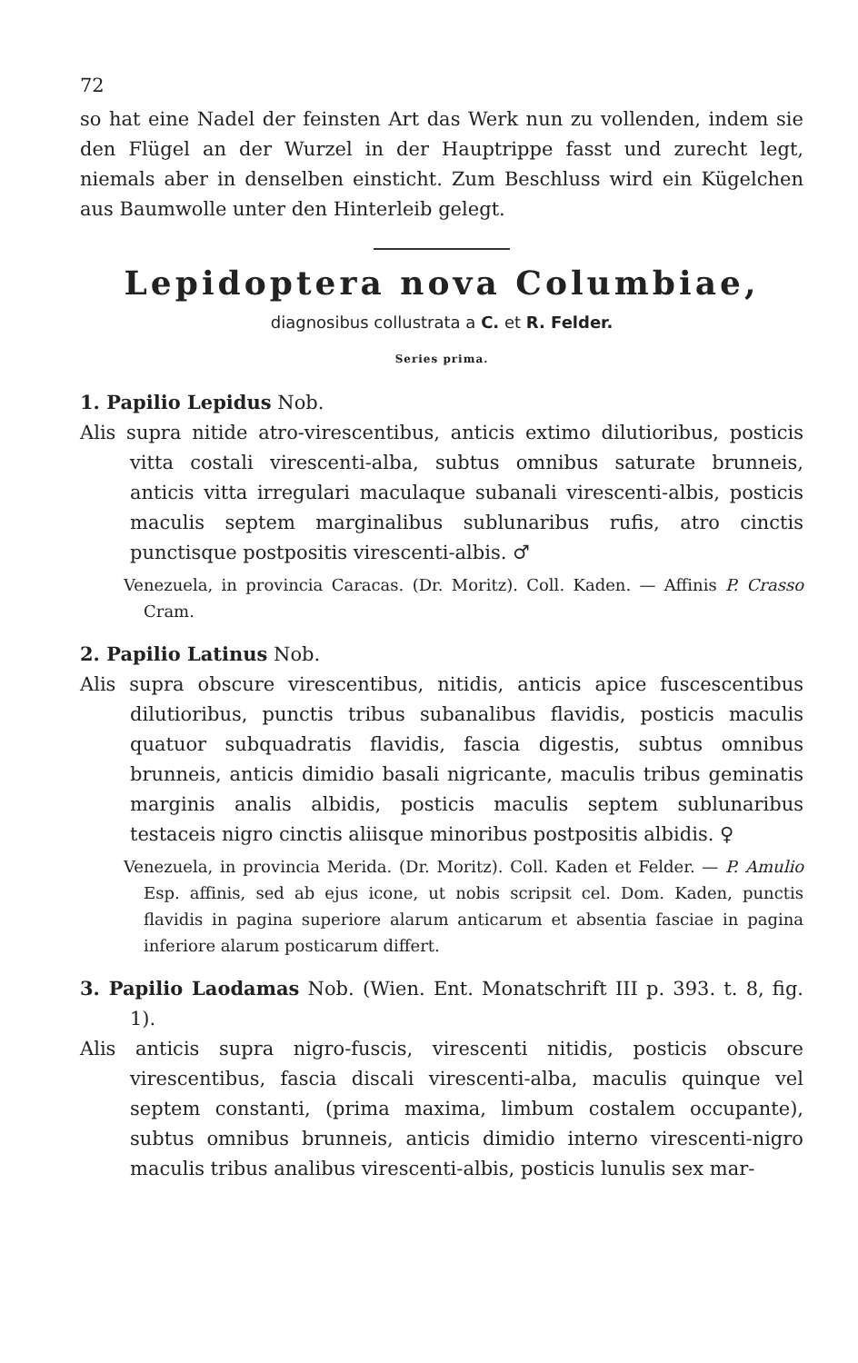72
so hat eine Nadel der feinsten Art das Werk nun zu vollenden, indem sie den Flügel an der Wurzel in der Hauptrippe fasst und zurecht legt, niemals aber in denselben einsticht. Zum Beschluss wird ein Kügelchen aus Baumwolle unter den Hinterleib gelegt.
Lepidoptera nova Columbiae,
diagnosibus collustrata a C. et R. Felder.
Series prima.
1. Papilio Lepidus Nob.
Alis supra nitide atro-virescentibus, anticis extimo dilutioribus, posticis vitta costali virescenti-alba, subtus omnibus saturate brunneis, anticis vitta irregulari maculaque subanali virescenti-albis, posticis maculis septem marginalibus sublunaribus rufis, atro cinctis punctisque postpositis virescenti-albis. ♂
Venezuela, in provincia Caracas. (Dr. Moritz). Coll. Kaden. — Affinis P. Crasso Cram.
2. Papilio Latinus Nob.
Alis supra obscure virescentibus, nitidis, anticis apice fuscescentibus dilutioribus, punctis tribus subanalibus flavidis, posticis maculis quatuor subquadratis flavidis, fascia digestis, subtus omnibus brunneis, anticis dimidio basali nigricante, maculis tribus geminatis marginis analis albidis, posticis maculis septem sublunaribus testaceis nigro cinctis aliisque minoribus postpositis albidis. ♀
Venezuela, in provincia Merida. (Dr. Moritz). Coll. Kaden et Felder. — P. Amulio Esp. affinis, sed ab ejus icone, ut nobis scripsit cel. Dom. Kaden, punctis flavidis in pagina superiore alarum anticarum et absentia fasciae in pagina inferiore alarum posticarum differt.
3. Papilio Laodamas Nob. (Wien. Ent. Monatschrift III p. 393. t. 8, fig. 1).
Alis anticis supra nigro-fuscis, virescenti nitidis, posticis obscure virescentibus, fascia discali virescenti-alba, maculis quinque vel septem constanti, (prima maxima, limbum costalem occupante), subtus omnibus brunneis, anticis dimidio interno virescenti-nigro maculis tribus analibus virescenti-albis, posticis lunulis sex mar-